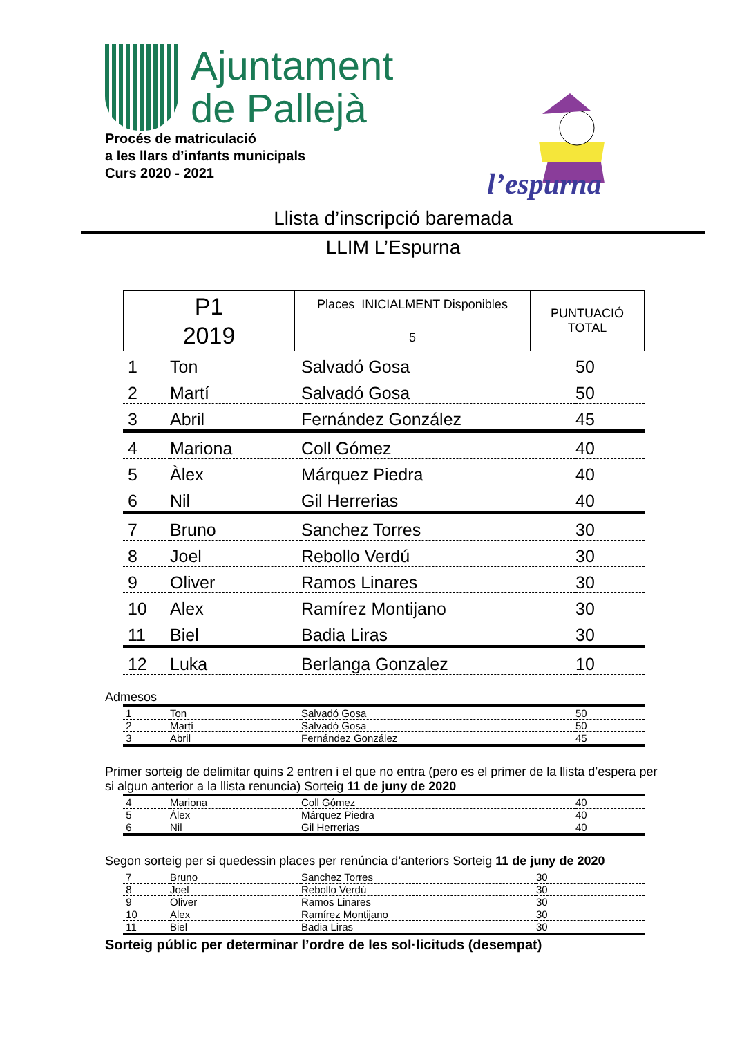Ajuntament
de Pallejà
Procés de matriculació
a les llars d’infants municipals
Curs 2020 - 2021
l’espurna
Llista d’inscripció baremada
LLIM L’Espurna
| P1 2019 | Places INICIALMENT Disponibles 5 | PUNTUACIÓ TOTAL |
| 1 | Ton | Salvadó Gosa | 50 |
| 2 | Martí | Salvadó Gosa | 50 |
| 3 | Abril | Fernández González | 45 |
| 4 | Mariona | Coll Gómez | 40 |
| 5 | Àlex | Márquez Piedra | 40 |
| 6 | Nil | Gil Herrerias | 40 |
| 7 | Bruno | Sanchez Torres | 30 |
| 8 | Joel | Rebollo Verdú | 30 |
| 9 | Oliver | Ramos Linares | 30 |
| 10 | Alex | Ramírez Montijano | 30 |
| 11 | Biel | Badia Liras | 30 |
| 12 | Luka | Berlanga Gonzalez | 10 |
Admesos
| 1 | Ton | Salvadó Gosa | 50 |
| 2 | Martí | Salvadó Gosa | 50 |
| 3 | Abril | Fernández González | 45 |
Primer sorteig de delimitar quins 2 entren i el que no entra (pero es el primer de la llista d’espera per si algun anterior a la llista renuncia) Sorteig 11 de juny de 2020
| 4 | Mariona | Coll Gómez | 40 |
| 5 | Àlex | Márquez Piedra | 40 |
| 6 | Nil | Gil Herrerias | 40 |
Segon sorteig per si quedessin places per renúncia d’anteriors Sorteig 11 de juny de 2020
| 7 | Bruno | Sanchez Torres | 30 |
| 8 | Joel | Rebollo Verdú | 30 |
| 9 | Oliver | Ramos Linares | 30 |
| 10 | Alex | Ramírez Montijano | 30 |
| 11 | Biel | Badia Liras | 30 |
Sorteig públic per determinar l’ordre de les sol·licituds (desempat)